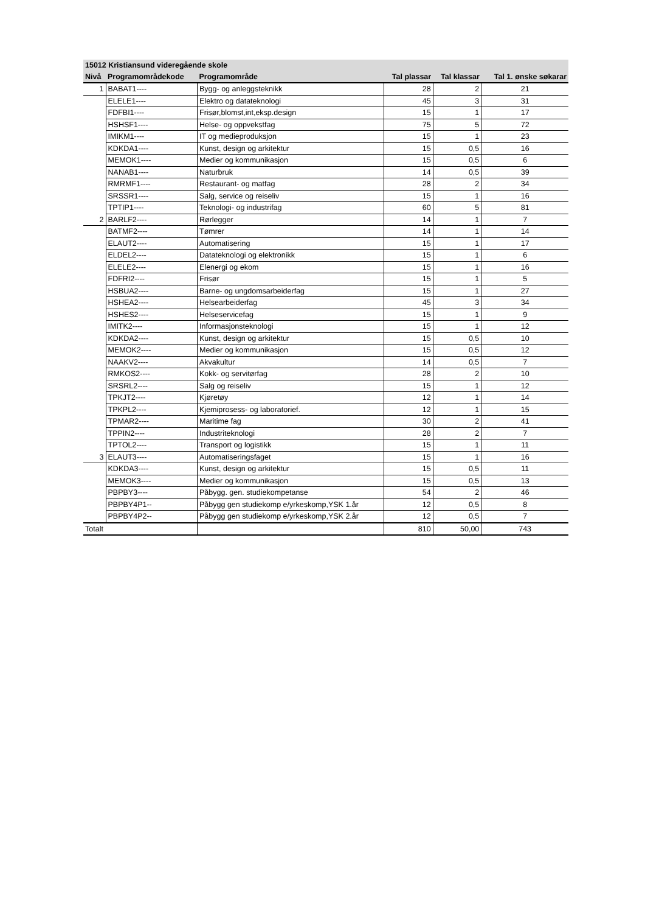| 15012 Kristiansund videregående skole | | | | | |
| Nivå | Programområdekode | Programområde | Tal plassar | Tal klassar | Tal 1. ønske søkarar |
| 1 | BABAT1---- | Bygg- og anleggsteknikk | 28 | 2 | 21 |
| | ELELE1---- | Elektro og datateknologi | 45 | 3 | 31 |
| | FDFBI1---- | Frisør,blomst,int,eksp.design | 15 | 1 | 17 |
| | HSHSF1---- | Helse- og oppvekstfag | 75 | 5 | 72 |
| | IMIKM1---- | IT og medieproduksjon | 15 | 1 | 23 |
| | KDKDA1---- | Kunst, design og arkitektur | 15 | 0,5 | 16 |
| | MEMOK1---- | Medier og kommunikasjon | 15 | 0,5 | 6 |
| | NANAB1---- | Naturbruk | 14 | 0,5 | 39 |
| | RMRMF1---- | Restaurant- og matfag | 28 | 2 | 34 |
| | SRSSR1---- | Salg, service og reiseliv | 15 | 1 | 16 |
| | TPTIP1---- | Teknologi- og industrifag | 60 | 5 | 81 |
| 2 | BARLF2---- | Rørlegger | 14 | 1 | 7 |
| | BATMF2---- | Tømrer | 14 | 1 | 14 |
| | ELAUT2---- | Automatisering | 15 | 1 | 17 |
| | ELDEL2---- | Datateknologi og elektronikk | 15 | 1 | 6 |
| | ELELE2---- | Elenergi og ekom | 15 | 1 | 16 |
| | FDFRI2---- | Frisør | 15 | 1 | 5 |
| | HSBUA2---- | Barne- og ungdomsarbeiderfag | 15 | 1 | 27 |
| | HSHEA2---- | Helsearbeiderfag | 45 | 3 | 34 |
| | HSHES2---- | Helseservicefag | 15 | 1 | 9 |
| | IMITK2---- | Informasjonsteknologi | 15 | 1 | 12 |
| | KDKDA2---- | Kunst, design og arkitektur | 15 | 0,5 | 10 |
| | MEMOK2---- | Medier og kommunikasjon | 15 | 0,5 | 12 |
| | NAAKV2---- | Akvakultur | 14 | 0,5 | 7 |
| | RMKOS2---- | Kokk- og servitørfag | 28 | 2 | 10 |
| | SRSRL2---- | Salg og reiseliv | 15 | 1 | 12 |
| | TPKJT2---- | Kjøretøy | 12 | 1 | 14 |
| | TPKPL2---- | Kjemiprosess- og laboratorief. | 12 | 1 | 15 |
| | TPMAR2---- | Maritime fag | 30 | 2 | 41 |
| | TPPIN2---- | Industriteknologi | 28 | 2 | 7 |
| | TPTOL2---- | Transport og logistikk | 15 | 1 | 11 |
| 3 | ELAUT3---- | Automatiseringsfaget | 15 | 1 | 16 |
| | KDKDA3---- | Kunst, design og arkitektur | 15 | 0,5 | 11 |
| | MEMOK3---- | Medier og kommunikasjon | 15 | 0,5 | 13 |
| | PBPBY3---- | Påbygg. gen. studiekompetanse | 54 | 2 | 46 |
| | PBPBY4P1-- | Påbygg gen studiekomp e/yrkeskomp,YSK 1.år | 12 | 0,5 | 8 |
| | PBPBY4P2-- | Påbygg gen studiekomp e/yrkeskomp,YSK 2.år | 12 | 0,5 | 7 |
| Totalt | | | 810 | 50,00 | 743 |